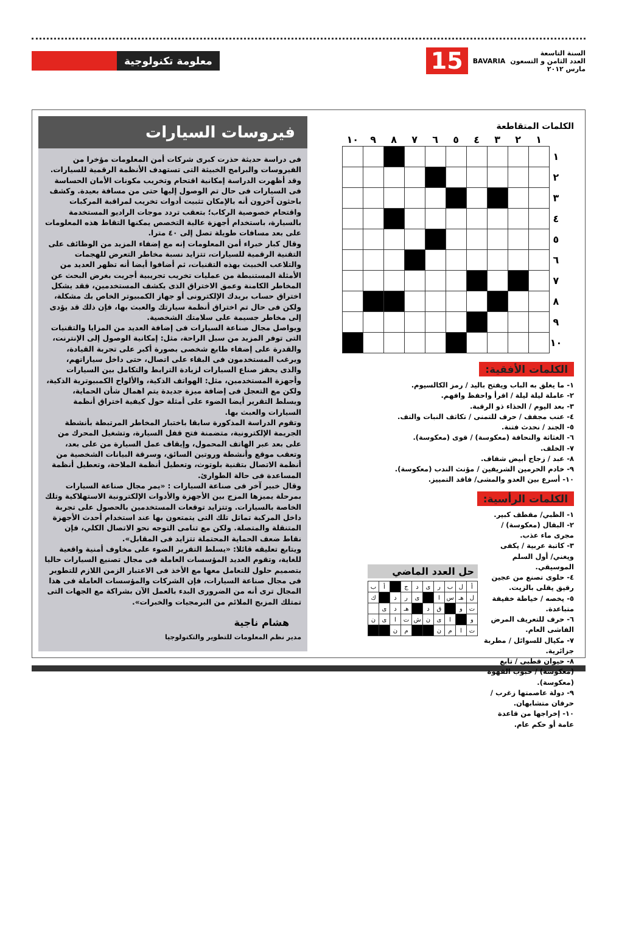السنة التاسعة
العدد الثامن و التسعون
مارس ٢٠١٢
BAVARIA
15
معلومة تكنولوجية
الكلمات المتقاطعة
| | ١ | ٢ | ٣ | ٤ | ٥ | ٦ | ٧ | ٨ | ٩ | ١٠ |
| --- | --- | --- | --- | --- | --- | --- | --- | --- | --- | --- |
| ١ | | | | | | | | | | |
| ٢ | | | | | | | | | | |
| ٣ | | | | | | | | | | |
| ٤ | | | | | | | | | | |
| ٥ | | | | | | | | | | |
| ٦ | | | | | | | | | | |
| ٧ | | | | | | | | | | |
| ٨ | | | | | | | | | | |
| ٩ | | | | | | | | | | |
| ١٠ | | | | | | | | | | |
الكلمات الأفقية:
١- ما يغلق به الباب ويفتح باليد / رمز الكالسيوم.
٢- عاملة ليلة ليلة / اقرأ واحفظ وافهم.
٣- بعد اليوم / الحذاء ذو الرقبة.
٤- عنب مجفف / حرف للتمنى / تكاثف النبات والتف.
٥- الجند / نحدث فتنة.
٦- الغثاثة والنحافة (معكوسة) / قوى (معكوسة).
٧- الخلف.
٨- عبد / زجاج أبيض شفاف.
٩- خادم الحرمين الشريفين / مؤنث الندب (معكوسة).
١٠- أسرع بين العدو والمشى/ فاقد التمييز.
الكلمات الرأسية:
١- الظبي/ مقطف كبير.
٢- البقال (معكوسة) / مجرى ماء عذب.
٣- كاتبة عربية / يكفى ويغني/ أول السلم الموسيقي.
٤- حلوى تصنع من عجين رقيق يقلى بالزيت.
٥- يخصه / خياطة خفيفة متباعدة.
٦- حرف للتعريف المرض الفاشى العام.
٧- مكيال للسوائل / مطربة جزائرية.
٨- حيوان قطبى / تابع (معكوسة) / حبوب القهوة (معكوسة).
٩- دولة عاصمتها زغرب / حرفان متشابهان.
١٠- إخراجها من قاعدة عامة أو حكم عام.
حل العدد الماضي
| أ | ل | ب | ر | ى | د | ج | | أ | ب |
| ل | هـ | س | ا | | ى | ر | د | | ك |
| ت | و | | ق | د | | هـ | د | ى | |
| و | | ا | ى | ن | ش | ت | ا | ى | ن |
| ت | ا | م | ن | | | م | ن | | |
فيروسات السيارات
فى دراسة حديثة حذرت كبرى شركات أمن المعلومات مؤخرا من الفيروسات والبرامج الخبيثة التى تستهدف الأنظمة الرقمية للسيارات.
وقد أظهرت الدراسة إمكانية اقتحام وتخريب مكونات الأمان الحساسة فى السيارات فى حال تم الوصول إليها حتى من مسافة بعيدة. وكشف باحثون آخرون أنه بالإمكان تثبيت أدوات تخريب لمراقبة المركبات واقتحام خصوصية الركاب؛ بتعقب تردد موجات الراديو المستخدمة بالسيارة، باستخدام أجهزة عالية التخصص يمكنها التقاط هذه المعلومات على بعد مسافات طويلة تصل إلى ٤٠ مترا.
وقال كبار خبراء أمن المعلومات إنه مع إضفاء المزيد من الوظائف على التقنية الرقمية للسيارات، تتزايد نسبة مخاطر التعرض للهجمات والتلاعب الخبيث بهذه التقنيات، ثم أضافوا أيضا أنه تظهر العديد من الأمثلة المستنبطة من عمليات تخريب تجريبية أجريت بغرض البحث عن المخاطر الكامنة وعمق الاختراق الذى يكشف المستخدمين، فقد يشكل اختراق حساب بريدك الإلكترونى أو جهاز الكمبيوتر الخاص بك مشكلة، ولكن فى حال تم اختراق أنظمة سيارتك والعبث بها، فإن ذلك قد يؤدى إلى مخاطر جسيمة على سلامتك الشخصية.
ويواصل مجال صناعة السيارات فى إضافة العديد من المزايا والتقنيات التى توفر المزيد من سبل الراحة، مثل: إمكانية الوصول إلى الإنترنت، والقدرة على إضفاء طابع شخصى بصورة أكبر على تجربة القيادة، ويرغب المستخدمون فى البقاء على اتصال، حتى داخل سياراتهم، والذى يحفز صناع السيارات لزيادة الترابط والتكامل بين السيارات وأجهزة المستخدمين، مثل: الهواتف الذكية، والألواح الكمبيوترية الذكية، ولكن مع التعجل فى إضافة ميزة جديدة يتم اهمال شأن الحماية، ويسلط التقرير أيضا الضوء على أمثلة حول كيفية اختراق أنظمة السيارات والعبث بها.
وتقوم الدراسة المذكورة سابقا باختبار المخاطر المرتبطة بأنشطة الجريمة الإلكترونية، متضمنة فتح قفل السيارة، وتشغيل المحرك من على بعد عبر الهاتف المحمول، وإيقاف عمل السيارة من على بعد، وتعقب موقع وأنشطة وروتين السائق، وسرقة البيانات الشخصية من أنظمة الاتصال بتقنية بلوتوث، وتعطيل أنظمة الملاحة، وتعطيل أنظمة المساعدة فى حالة الطوارئ.
وقال خبير آخر فى صناعة السيارات : «يمر مجال صناعة السيارات بمرحلة يميزها المزج بين الأجهزة والأدوات الإلكترونية الاستهلاكية وتلك الخاصة بالسيارات. وتتزايد توقعات المستخدمين بالحصول على تجربة داخل المركبة تماثل تلك التى يتمتعون بها عند استخدام أحدث الأجهزة المتنقلة والمتصلة. ولكن مع تنامى التوجه نحو الاتصال الكلي، فإن نقاط ضعف الحماية المحتملة تتزايد فى المقابل».
ويتابع تعليقه قائلا: «يسلط التقرير الضوء على مخاوف أمنية واقعية للغاية، وتقوم العديد المؤسسات العاملة فى مجال تصنيع السيارات حاليا بتصميم حلول للتعامل معها مع الأخذ فى الاعتبار الزمن اللازم للتطوير فى مجال صناعة السيارات، فإن الشركات والمؤسسات العاملة فى هذا المجال ترى أنه من الضرورى البدء بالعمل الآن بشراكة مع الجهات التى تمتلك المزيج الملائم من البرمجيات والخبرات».
هشام ناجية
مدير نظم المعلومات للتطوير والتكنولوجيا